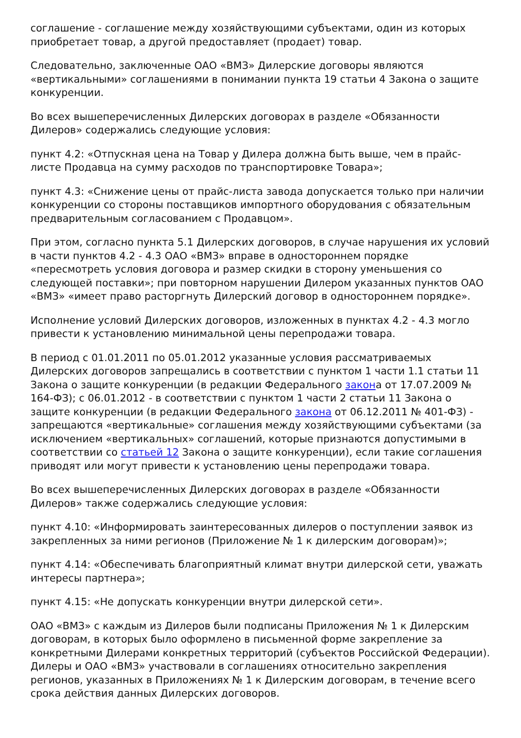соглашение - соглашение между хозяйствующими субъектами, один из которых приобретает товар, а другой предоставляет (продает) товар.
Следовательно, заключенные ОАО «ВМЗ» Дилерские договоры являются «вертикальными» соглашениями в понимании пункта 19 статьи 4 Закона о защите конкуренции.
Во всех вышеперечисленных Дилерских договорах в разделе «Обязанности Дилеров» содержались следующие условия:
пункт 4.2: «Отпускная цена на Товар у Дилера должна быть выше, чем в прайс-листе Продавца на сумму расходов по транспортировке Товара»;
пункт 4.3: «Снижение цены от прайс-листа завода допускается только при наличии конкуренции со стороны поставщиков импортного оборудования с обязательным предварительным согласованием с Продавцом».
При этом, согласно пункта 5.1 Дилерских договоров, в случае нарушения их условий в части пунктов 4.2 - 4.3 ОАО «ВМЗ» вправе в одностороннем порядке «пересмотреть условия договора и размер скидки в сторону уменьшения со следующей поставки»; при повторном нарушении Дилером указанных пунктов ОАО «ВМЗ» «имеет право расторгнуть Дилерский договор в одностороннем порядке».
Исполнение условий Дилерских договоров, изложенных в пунктах 4.2 - 4.3 могло привести к установлению минимальной цены перепродажи товара.
В период с 01.01.2011 по 05.01.2012 указанные условия рассматриваемых Дилерских договоров запрещались в соответствии с пунктом 1 части 1.1 статьи 11 Закона о защите конкуренции (в редакции Федерального закона от 17.07.2009 № 164-ФЗ); с 06.01.2012 - в соответствии с пунктом 1 части 2 статьи 11 Закона о защите конкуренции (в редакции Федерального закона от 06.12.2011 № 401-ФЗ) - запрещаются «вертикальные» соглашения между хозяйствующими субъектами (за исключением «вертикальных» соглашений, которые признаются допустимыми в соответствии со статьей 12 Закона о защите конкуренции), если такие соглашения приводят или могут привести к установлению цены перепродажи товара.
Во всех вышеперечисленных Дилерских договорах в разделе «Обязанности Дилеров» также содержались следующие условия:
пункт 4.10: «Информировать заинтересованных дилеров о поступлении заявок из закрепленных за ними регионов (Приложение № 1 к дилерским договорам)»;
пункт 4.14: «Обеспечивать благоприятный климат внутри дилерской сети, уважать интересы партнера»;
пункт 4.15: «Не допускать конкуренции внутри дилерской сети».
ОАО «ВМЗ» с каждым из Дилеров были подписаны Приложения № 1 к Дилерским договорам, в которых было оформлено в письменной форме закрепление за конкретными Дилерами конкретных территорий (субъектов Российской Федерации). Дилеры и ОАО «ВМЗ» участвовали в соглашениях относительно закрепления регионов, указанных в Приложениях № 1 к Дилерским договорам, в течение всего срока действия данных Дилерских договоров.